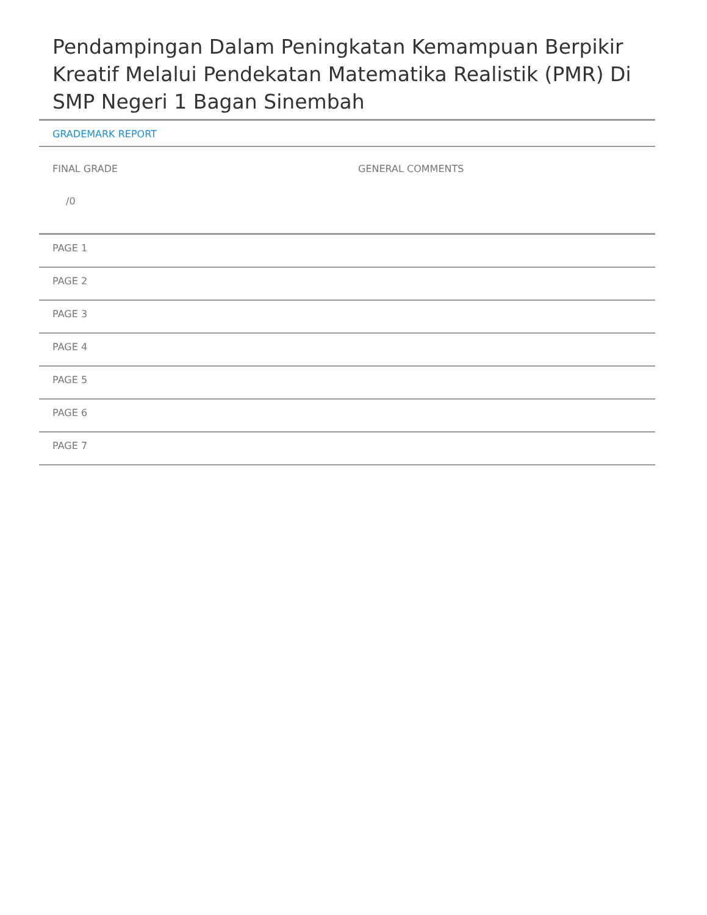Pendampingan Dalam Peningkatan Kemampuan Berpikir Kreatif Melalui Pendekatan Matematika Realistik (PMR) Di SMP Negeri 1 Bagan Sinembah
GRADEMARK REPORT
FINAL GRADE
/0
GENERAL COMMENTS
PAGE 1
PAGE 2
PAGE 3
PAGE 4
PAGE 5
PAGE 6
PAGE 7